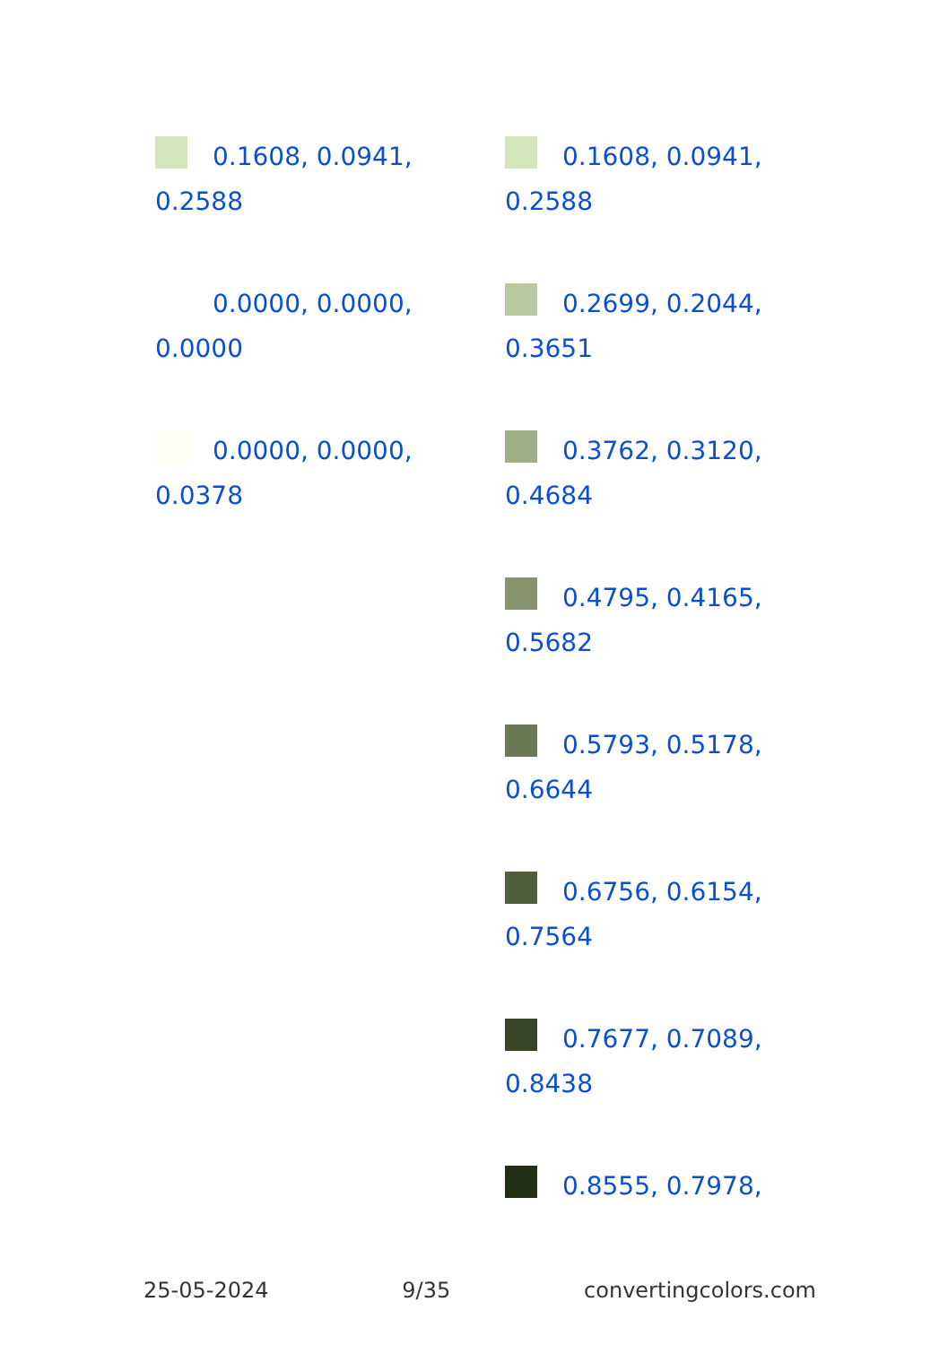0.1608, 0.0941,
0.2588
0.0000, 0.0000,
0.0000
0.0000, 0.0000,
0.0378
0.1608, 0.0941,
0.2588
0.2699, 0.2044,
0.3651
0.3762, 0.3120,
0.4684
0.4795, 0.4165,
0.5682
0.5793, 0.5178,
0.6644
0.6756, 0.6154,
0.7564
0.7677, 0.7089,
0.8438
0.8555, 0.7978,
25-05-2024 9/35 convertingcolors.com